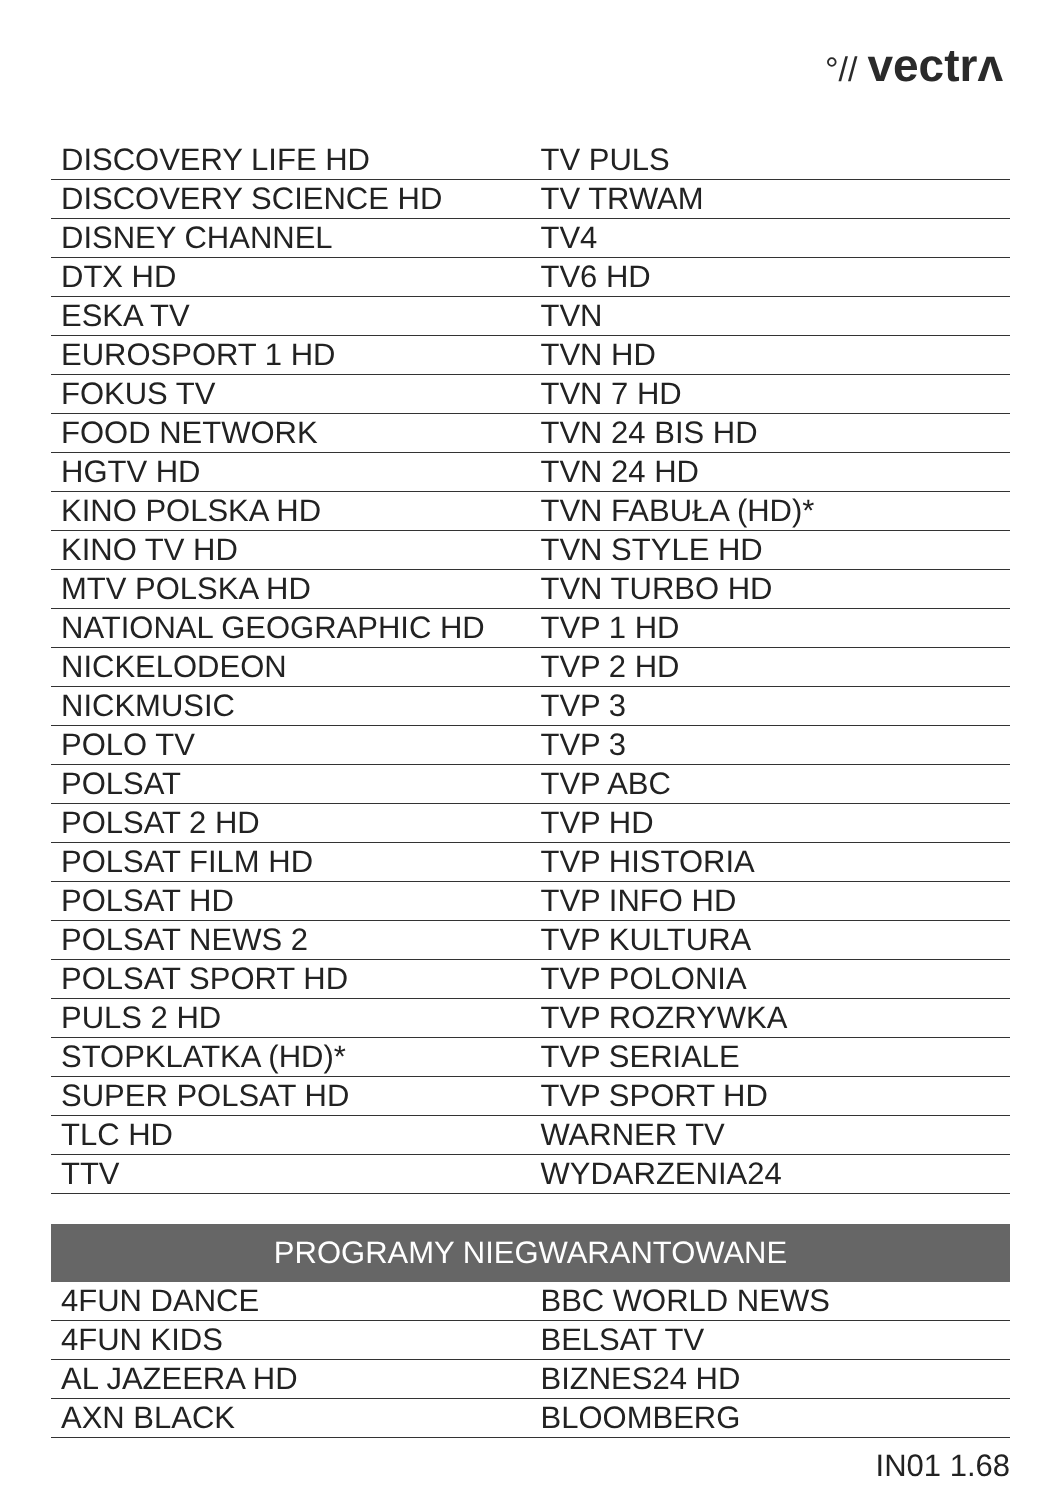°// vectrʌ
| DISCOVERY LIFE HD | TV PULS |
| DISCOVERY SCIENCE HD | TV TRWAM |
| DISNEY CHANNEL | TV4 |
| DTX HD | TV6 HD |
| ESKA TV | TVN |
| EUROSPORT 1 HD | TVN HD |
| FOKUS TV | TVN 7 HD |
| FOOD NETWORK | TVN 24 BIS HD |
| HGTV HD | TVN 24 HD |
| KINO POLSKA HD | TVN FABUŁA (HD)* |
| KINO TV HD | TVN STYLE HD |
| MTV POLSKA HD | TVN TURBO HD |
| NATIONAL GEOGRAPHIC HD | TVP 1 HD |
| NICKELODEON | TVP 2 HD |
| NICKMUSIC | TVP 3 |
| POLO TV | TVP 3 |
| POLSAT | TVP ABC |
| POLSAT 2 HD | TVP HD |
| POLSAT FILM HD | TVP HISTORIA |
| POLSAT HD | TVP INFO HD |
| POLSAT NEWS 2 | TVP KULTURA |
| POLSAT SPORT HD | TVP POLONIA |
| PULS 2 HD | TVP ROZRYWKA |
| STOPKLATKA (HD)* | TVP SERIALE |
| SUPER POLSAT HD | TVP SPORT HD |
| TLC HD | WARNER TV |
| TTV | WYDARZENIA24 |
| PROGRAMY NIEGWARANTOWANE | |
| --- | --- |
| 4FUN DANCE | BBC WORLD NEWS |
| 4FUN KIDS | BELSAT TV |
| AL JAZEERA HD | BIZNES24 HD |
| AXN BLACK | BLOOMBERG |
IN01 1.68